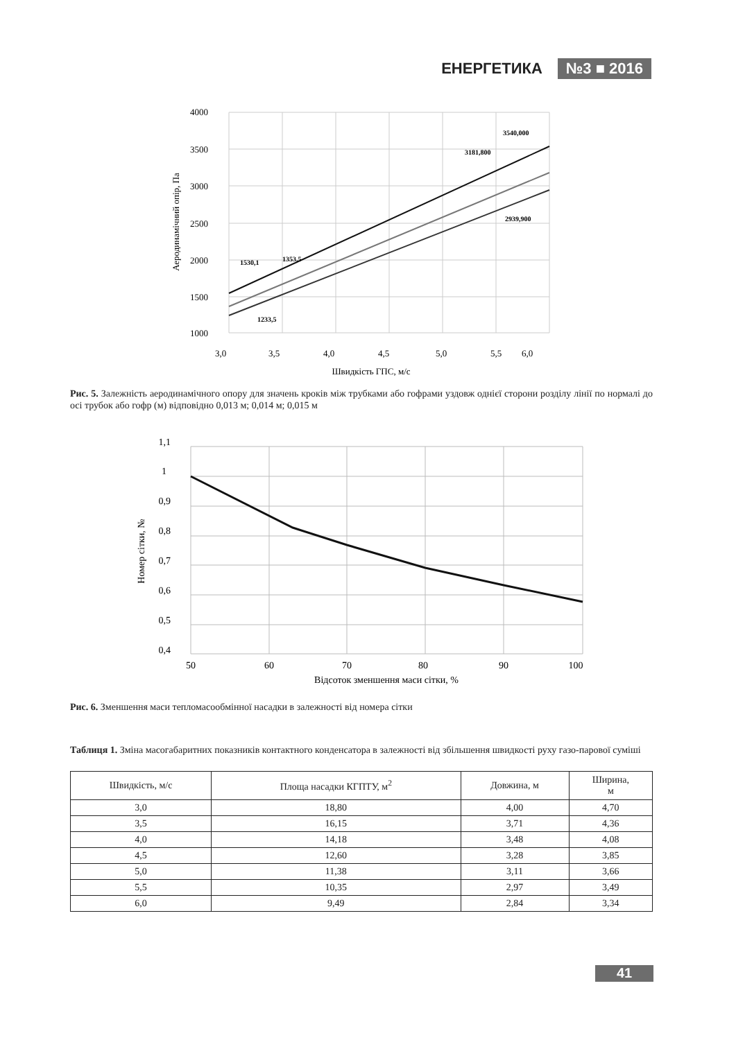ЕНЕРГЕТИКА №3 ■ 2016
4000
3500
3000
2500
2000
1500
1000
3,0
3,5
4,0
4,5
5,0
5,5
6,0
Швидкість ГПС, м/с
Аеродинамічний опір, Па
3540,000
3181,800
2939,900
1530,1
1353,5
1233,5
Рис. 5. Залежність аеродинамічного опору для значень кроків між трубками або гофрами уздовж однієї сторони розділу лінії по нормалі до осі трубок або гофр (м) відповідно 0,013 м; 0,014 м; 0,015 м
1,1
1
0,9
0,8
0,7
0,6
0,5
0,4
50
60
70
80
90
100
Відсоток зменшення маси сітки, %
Номер сітки, №
Рис. 6. Зменшення маси тепломасообмінної насадки в залежності від номера сітки
Таблиця 1. Зміна масогабаритних показників контактного конденсатора в залежності від збільшення швидкості руху газо-парової суміші
| Швидкість, м/с | Площа насадки КГПТУ, м<sup>2</sup> | Довжина, м | Ширина, м |
| --- | --- | --- | --- |
| 3,0 | 18,80 | 4,00 | 4,70 |
| 3,5 | 16,15 | 3,71 | 4,36 |
| 4,0 | 14,18 | 3,48 | 4,08 |
| 4,5 | 12,60 | 3,28 | 3,85 |
| 5,0 | 11,38 | 3,11 | 3,66 |
| 5,5 | 10,35 | 2,97 | 3,49 |
| 6,0 | 9,49 | 2,84 | 3,34 |
41